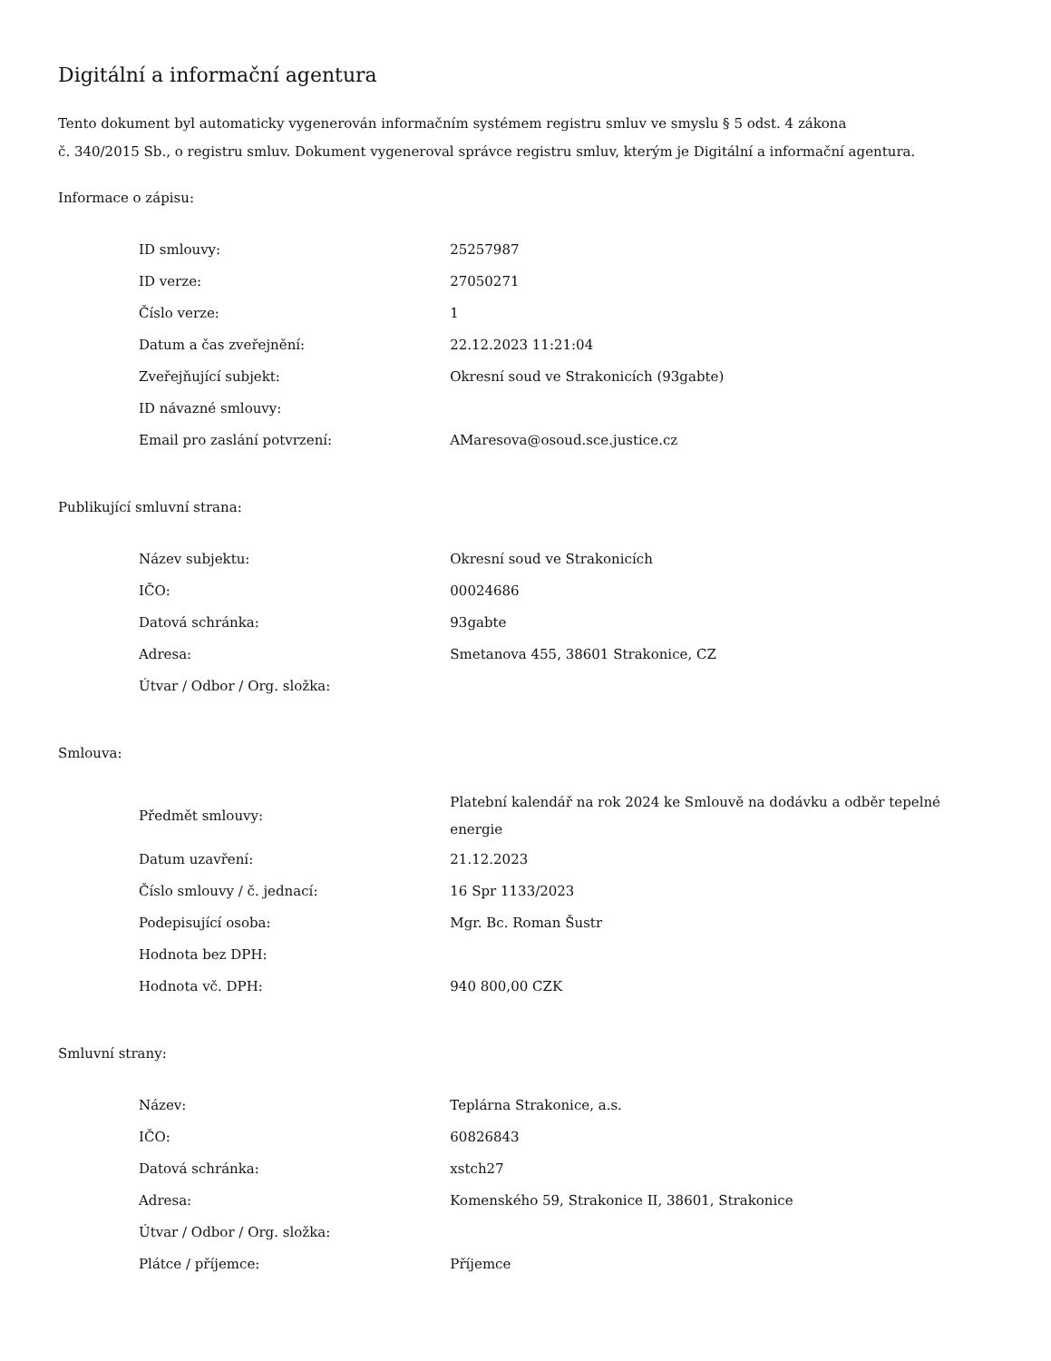Digitální a informační agentura
Tento dokument byl automaticky vygenerován informačním systémem registru smluv ve smyslu § 5 odst. 4 zákona
č. 340/2015 Sb., o registru smluv. Dokument vygeneroval správce registru smluv, kterým je Digitální a informační agentura.
Informace o zápisu:
| ID smlouvy: | 25257987 |
| ID verze: | 27050271 |
| Číslo verze: | 1 |
| Datum a čas zveřejnění: | 22.12.2023 11:21:04 |
| Zveřejňující subjekt: | Okresní soud ve Strakonicích (93gabte) |
| ID návazné smlouvy: | |
| Email pro zaslání potvrzení: | AMaresova@osoud.sce.justice.cz |
Publikující smluvní strana:
| Název subjektu: | Okresní soud ve Strakonicích |
| IČO: | 00024686 |
| Datová schránka: | 93gabte |
| Adresa: | Smetanova 455, 38601 Strakonice, CZ |
| Útvar / Odbor / Org. složka: | |
Smlouva:
| Předmět smlouvy: | Platební kalendář na rok 2024 ke Smlouvě na dodávku a odběr tepelné energie |
| Datum uzavření: | 21.12.2023 |
| Číslo smlouvy / č. jednací: | 16 Spr 1133/2023 |
| Podepisující osoba: | Mgr. Bc. Roman Šustr |
| Hodnota bez DPH: | |
| Hodnota vč. DPH: | 940 800,00 CZK |
Smluvní strany:
| Název: | Teplárna Strakonice, a.s. |
| IČO: | 60826843 |
| Datová schránka: | xstch27 |
| Adresa: | Komenského 59, Strakonice II, 38601, Strakonice |
| Útvar / Odbor / Org. složka: | |
| Plátce / příjemce: | Příjemce |